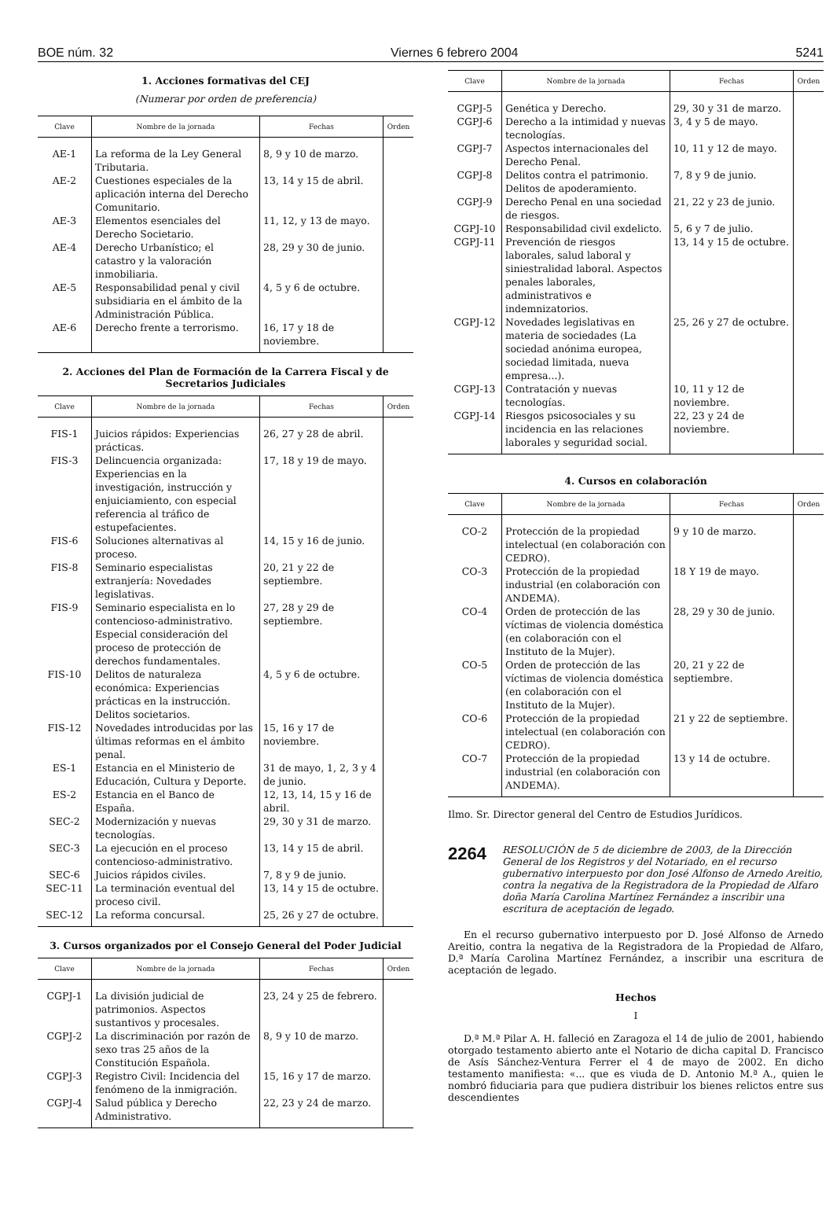BOE núm. 32 Viernes 6 febrero 2004 5241
1. Acciones formativas del CEJ
(Numerar por orden de preferencia)
| Clave | Nombre de la jornada | Fechas | Orden |
| --- | --- | --- | --- |
| AE-1 | La reforma de la Ley General Tributaria. | 8, 9 y 10 de marzo. | |
| AE-2 | Cuestiones especiales de la aplicación interna del Derecho Comunitario. | 13, 14 y 15 de abril. | |
| AE-3 | Elementos esenciales del Derecho Societario. | 11, 12, y 13 de mayo. | |
| AE-4 | Derecho Urbanístico; el catastro y la valoración inmobiliaria. | 28, 29 y 30 de junio. | |
| AE-5 | Responsabilidad penal y civil subsidiaria en el ámbito de la Administración Pública. | 4, 5 y 6 de octubre. | |
| AE-6 | Derecho frente a terrorismo. | 16, 17 y 18 de noviembre. | |
2. Acciones del Plan de Formación de la Carrera Fiscal y de Secretarios Judiciales
| Clave | Nombre de la jornada | Fechas | Orden |
| --- | --- | --- | --- |
| FIS-1 | Juicios rápidos: Experiencias prácticas. | 26, 27 y 28 de abril. | |
| FIS-3 | Delincuencia organizada: Experiencias en la investigación, instrucción y enjuiciamiento, con especial referencia al tráfico de estupefacientes. | 17, 18 y 19 de mayo. | |
| FIS-6 | Soluciones alternativas al proceso. | 14, 15 y 16 de junio. | |
| FIS-8 | Seminario especialistas extranjería: Novedades legislativas. | 20, 21 y 22 de septiembre. | |
| FIS-9 | Seminario especialista en lo contencioso-administrativo. Especial consideración del proceso de protección de derechos fundamentales. | 27, 28 y 29 de septiembre. | |
| FIS-10 | Delitos de naturaleza económica: Experiencias prácticas en la instrucción. Delitos societarios. | 4, 5 y 6 de octubre. | |
| FIS-12 | Novedades introducidas por las últimas reformas en el ámbito penal. | 15, 16 y 17 de noviembre. | |
| ES-1 | Estancia en el Ministerio de Educación, Cultura y Deporte. | 31 de mayo, 1, 2, 3 y 4 de junio. | |
| ES-2 | Estancia en el Banco de España. | 12, 13, 14, 15 y 16 de abril. | |
| SEC-2 | Modernización y nuevas tecnologías. | 29, 30 y 31 de marzo. | |
| SEC-3 | La ejecución en el proceso contencioso-administrativo. | 13, 14 y 15 de abril. | |
| SEC-6 | Juicios rápidos civiles. | 7, 8 y 9 de junio. | |
| SEC-11 | La terminación eventual del proceso civil. | 13, 14 y 15 de octubre. | |
| SEC-12 | La reforma concursal. | 25, 26 y 27 de octubre. | |
3. Cursos organizados por el Consejo General del Poder Judicial
| Clave | Nombre de la jornada | Fechas | Orden |
| --- | --- | --- | --- |
| CGPJ-1 | La división judicial de patrimonios. Aspectos sustantivos y procesales. | 23, 24 y 25 de febrero. | |
| CGPJ-2 | La discriminación por razón de sexo tras 25 años de la Constitución Española. | 8, 9 y 10 de marzo. | |
| CGPJ-3 | Registro Civil: Incidencia del fenómeno de la inmigración. | 15, 16 y 17 de marzo. | |
| CGPJ-4 | Salud pública y Derecho Administrativo. | 22, 23 y 24 de marzo. | |
| Clave | Nombre de la jornada | Fechas | Orden |
| --- | --- | --- | --- |
| CGPJ-5 | Genética y Derecho. | 29, 30 y 31 de marzo. | |
| CGPJ-6 | Derecho a la intimidad y nuevas tecnologías. | 3, 4 y 5 de mayo. | |
| CGPJ-7 | Aspectos internacionales del Derecho Penal. | 10, 11 y 12 de mayo. | |
| CGPJ-8 | Delitos contra el patrimonio. Delitos de apoderamiento. | 7, 8 y 9 de junio. | |
| CGPJ-9 | Derecho Penal en una sociedad de riesgos. | 21, 22 y 23 de junio. | |
| CGPJ-10 | Responsabilidad civil exdelicto. | 5, 6 y 7 de julio. | |
| CGPJ-11 | Prevención de riesgos laborales, salud laboral y siniestralidad laboral. Aspectos penales laborales, administrativos e indemnizatorios. | 13, 14 y 15 de octubre. | |
| CGPJ-12 | Novedades legislativas en materia de sociedades (La sociedad anónima europea, sociedad limitada, nueva empresa...). | 25, 26 y 27 de octubre. | |
| CGPJ-13 | Contratación y nuevas tecnologías. | 10, 11 y 12 de noviembre. | |
| CGPJ-14 | Riesgos psicosociales y su incidencia en las relaciones laborales y seguridad social. | 22, 23 y 24 de noviembre. | |
4. Cursos en colaboración
| Clave | Nombre de la jornada | Fechas | Orden |
| --- | --- | --- | --- |
| CO-2 | Protección de la propiedad intelectual (en colaboración con CEDRO). | 9 y 10 de marzo. | |
| CO-3 | Protección de la propiedad industrial (en colaboración con ANDEMA). | 18 Y 19 de mayo. | |
| CO-4 | Orden de protección de las víctimas de violencia doméstica (en colaboración con el Instituto de la Mujer). | 28, 29 y 30 de junio. | |
| CO-5 | Orden de protección de las víctimas de violencia doméstica (en colaboración con el Instituto de la Mujer). | 20, 21 y 22 de septiembre. | |
| CO-6 | Protección de la propiedad intelectual (en colaboración con CEDRO). | 21 y 22 de septiembre. | |
| CO-7 | Protección de la propiedad industrial (en colaboración con ANDEMA). | 13 y 14 de octubre. | |
Ilmo. Sr. Director general del Centro de Estudios Jurídicos.
2264 RESOLUCIÓN de 5 de diciembre de 2003, de la Dirección General de los Registros y del Notariado, en el recurso gubernativo interpuesto por don José Alfonso de Arnedo Areitio, contra la negativa de la Registradora de la Propiedad de Alfaro doña María Carolina Martínez Fernández a inscribir una escritura de aceptación de legado.
En el recurso gubernativo interpuesto por D. José Alfonso de Arnedo Areitio, contra la negativa de la Registradora de la Propiedad de Alfaro, D.ª María Carolina Martínez Fernández, a inscribir una escritura de aceptación de legado.
Hechos
I
D.ª M.ª Pilar A. H. falleció en Zaragoza el 14 de julio de 2001, habiendo otorgado testamento abierto ante el Notario de dicha capital D. Francisco de Asís Sánchez-Ventura Ferrer el 4 de mayo de 2002. En dicho testamento manifiesta: «... que es viuda de D. Antonio M.ª A., quien le nombró fiduciaria para que pudiera distribuir los bienes relictos entre sus descendientes